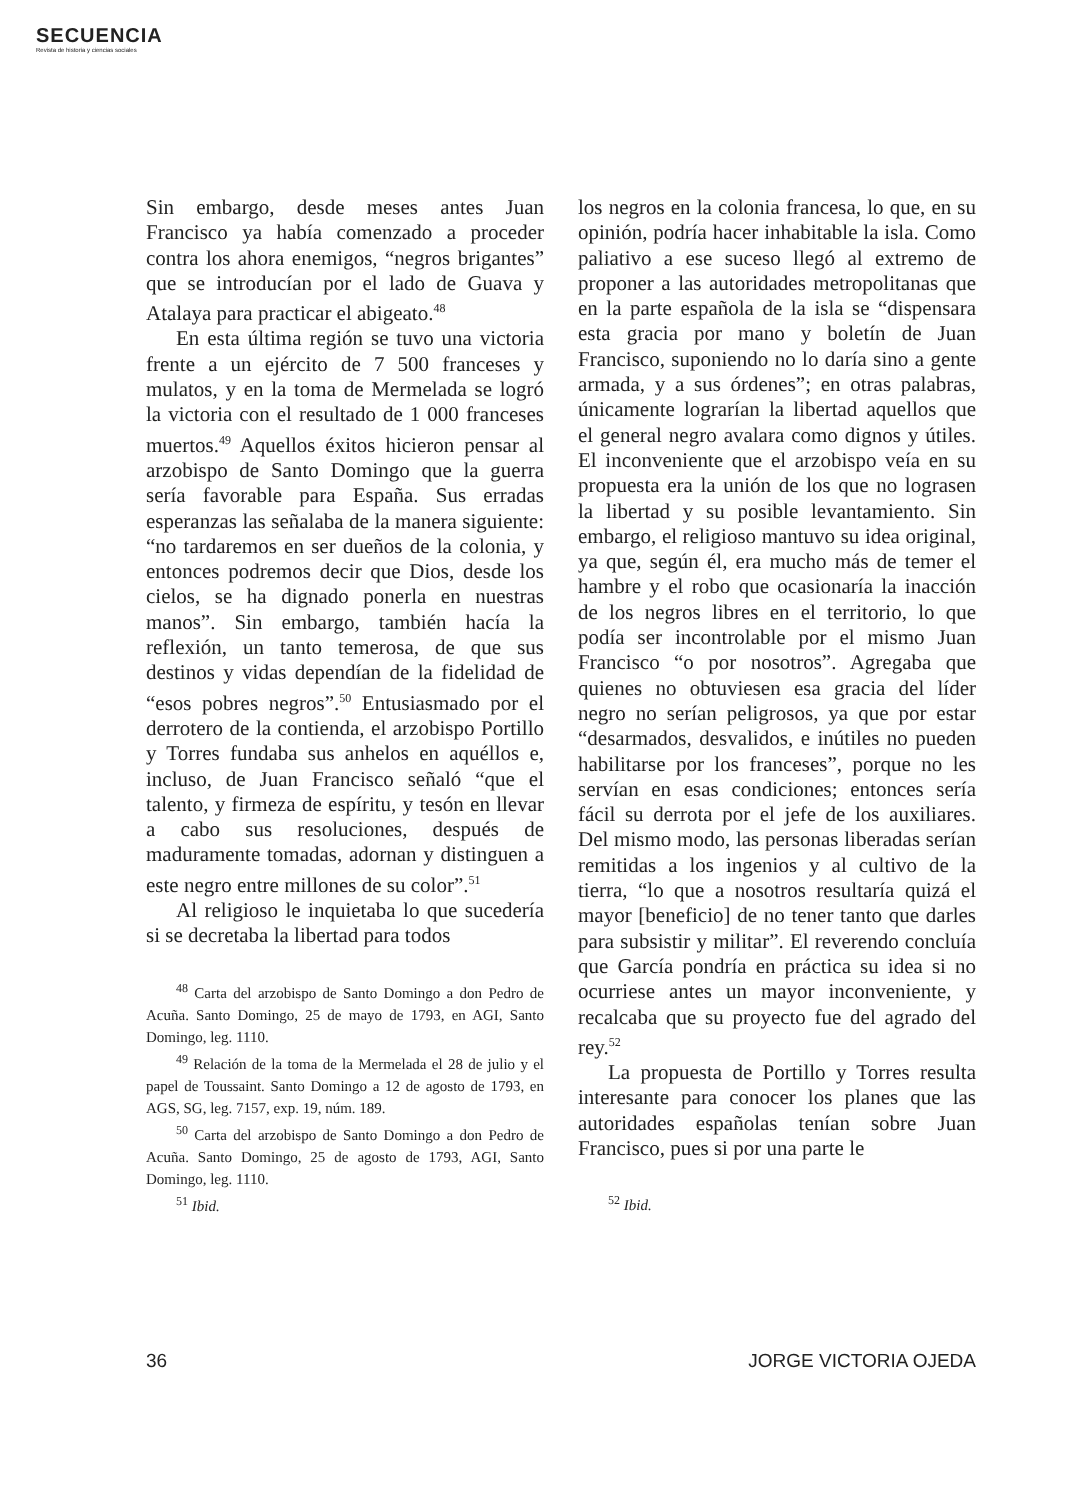SECUENCIA
Revista de historia y ciencias sociales
Sin embargo, desde meses antes Juan Francisco ya había comenzado a proceder contra los ahora enemigos, “negros brigantes” que se introducían por el lado de Guava y Atalaya para practicar el abigeato.<sup>48</sup>
En esta última región se tuvo una victoria frente a un ejército de 7 500 franceses y mulatos, y en la toma de Mermelada se logró la victoria con el resultado de 1 000 franceses muertos.<sup>49</sup> Aquellos éxitos hicieron pensar al arzobispo de Santo Domingo que la guerra sería favorable para España. Sus erradas esperanzas las señalaba de la manera siguiente: “no tardaremos en ser dueños de la colonia, y entonces podremos decir que Dios, desde los cielos, se ha dignado ponerla en nuestras manos”. Sin embargo, también hacía la reflexión, un tanto temerosa, de que sus destinos y vidas dependían de la fidelidad de “esos pobres negros”.<sup>50</sup> Entusiasmado por el derrotero de la contienda, el arzobispo Portillo y Torres fundaba sus anhelos en aquéllos e, incluso, de Juan Francisco señaló “que el talento, y firmeza de espíritu, y tesón en llevar a cabo sus resoluciones, después de maduramente tomadas, adornan y distinguen a este negro entre millones de su color”.<sup>51</sup>
Al religioso le inquietaba lo que sucedería si se decretaba la libertad para todos
<sup>48</sup> Carta del arzobispo de Santo Domingo a don Pedro de Acuña. Santo Domingo, 25 de mayo de 1793, en AGI, Santo Domingo, leg. 1110.
<sup>49</sup> Relación de la toma de la Mermelada el 28 de julio y el papel de Toussaint. Santo Domingo a 12 de agosto de 1793, en AGS, SG, leg. 7157, exp. 19, núm. 189.
<sup>50</sup> Carta del arzobispo de Santo Domingo a don Pedro de Acuña. Santo Domingo, 25 de agosto de 1793, AGI, Santo Domingo, leg. 1110.
<sup>51</sup> Ibid.
los negros en la colonia francesa, lo que, en su opinión, podría hacer inhabitable la isla. Como paliativo a ese suceso llegó al extremo de proponer a las autoridades metropolitanas que en la parte española de la isla se “dispensara esta gracia por mano y boletín de Juan Francisco, suponiendo no lo daría sino a gente armada, y a sus órdenes”; en otras palabras, únicamente lograrían la libertad aquellos que el general negro avalara como dignos y útiles. El inconveniente que el arzobispo veía en su propuesta era la unión de los que no lograsen la libertad y su posible levantamiento. Sin embargo, el religioso mantuvo su idea original, ya que, según él, era mucho más de temer el hambre y el robo que ocasionaría la inacción de los negros libres en el territorio, lo que podía ser incontrolable por el mismo Juan Francisco “o por nosotros”. Agregaba que quienes no obtuviesen esa gracia del líder negro no serían peligrosos, ya que por estar “desarmados, desvalidos, e inútiles no pueden habilitarse por los franceses”, porque no les servían en esas condiciones; entonces sería fácil su derrota por el jefe de los auxiliares. Del mismo modo, las personas liberadas serían remitidas a los ingenios y al cultivo de la tierra, “lo que a nosotros resultaría quizá el mayor [beneficio] de no tener tanto que darles para subsistir y militar”. El reverendo concluía que García pondría en práctica su idea si no ocurriese antes un mayor inconveniente, y recalcaba que su proyecto fue del agrado del rey.<sup>52</sup>
La propuesta de Portillo y Torres resulta interesante para conocer los planes que las autoridades españolas tenían sobre Juan Francisco, pues si por una parte le
<sup>52</sup> Ibid.
36 JORGE VICTORIA OJEDA